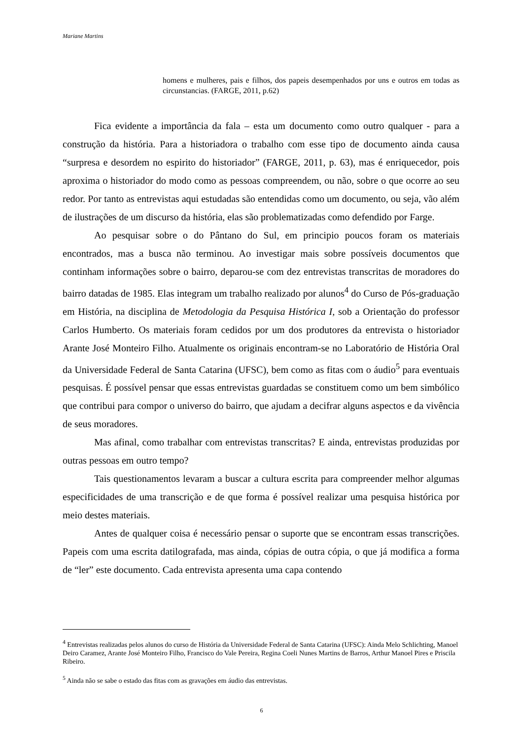Mariane Martins
homens e mulheres, pais e filhos, dos papeis desempenhados por uns e outros em todas as circunstancias. (FARGE, 2011, p.62)
Fica evidente a importância da fala – esta um documento como outro qualquer - para a construção da história. Para a historiadora o trabalho com esse tipo de documento ainda causa “surpresa e desordem no espirito do historiador” (FARGE, 2011, p. 63), mas é enriquecedor, pois aproxima o historiador do modo como as pessoas compreendem, ou não, sobre o que ocorre ao seu redor. Por tanto as entrevistas aqui estudadas são entendidas como um documento, ou seja, vão além de ilustrações de um discurso da história, elas são problematizadas como defendido por Farge.
Ao pesquisar sobre o do Pântano do Sul, em principio poucos foram os materiais encontrados, mas a busca não terminou. Ao investigar mais sobre possíveis documentos que continham informações sobre o bairro, deparou-se com dez entrevistas transcritas de moradores do bairro datadas de 1985. Elas integram um trabalho realizado por alunos<sup>4</sup> do Curso de Pós-graduação em História, na disciplina de Metodologia da Pesquisa Histórica I, sob a Orientação do professor Carlos Humberto. Os materiais foram cedidos por um dos produtores da entrevista o historiador Arante José Monteiro Filho. Atualmente os originais encontram-se no Laboratório de História Oral da Universidade Federal de Santa Catarina (UFSC), bem como as fitas com o áudio<sup>5</sup> para eventuais pesquisas. É possível pensar que essas entrevistas guardadas se constituem como um bem simbólico que contribui para compor o universo do bairro, que ajudam a decifrar alguns aspectos e da vivência de seus moradores.
Mas afinal, como trabalhar com entrevistas transcritas? E ainda, entrevistas produzidas por outras pessoas em outro tempo?
Tais questionamentos levaram a buscar a cultura escrita para compreender melhor algumas especificidades de uma transcrição e de que forma é possível realizar uma pesquisa histórica por meio destes materiais.
Antes de qualquer coisa é necessário pensar o suporte que se encontram essas transcrições. Papeis com uma escrita datilografada, mas ainda, cópias de outra cópia, o que já modifica a forma de “ler” este documento. Cada entrevista apresenta uma capa contendo
<sup>4</sup> Entrevistas realizadas pelos alunos do curso de História da Universidade Federal de Santa Catarina (UFSC): Ainda Melo Schlichting, Manoel Deiro Caramez, Arante José Monteiro Filho, Francisco do Vale Pereira, Regina Coeli Nunes Martins de Barros, Arthur Manoel Pires e Priscila Ribeiro.
<sup>5</sup> Ainda não se sabe o estado das fitas com as gravações em áudio das entrevistas.
6